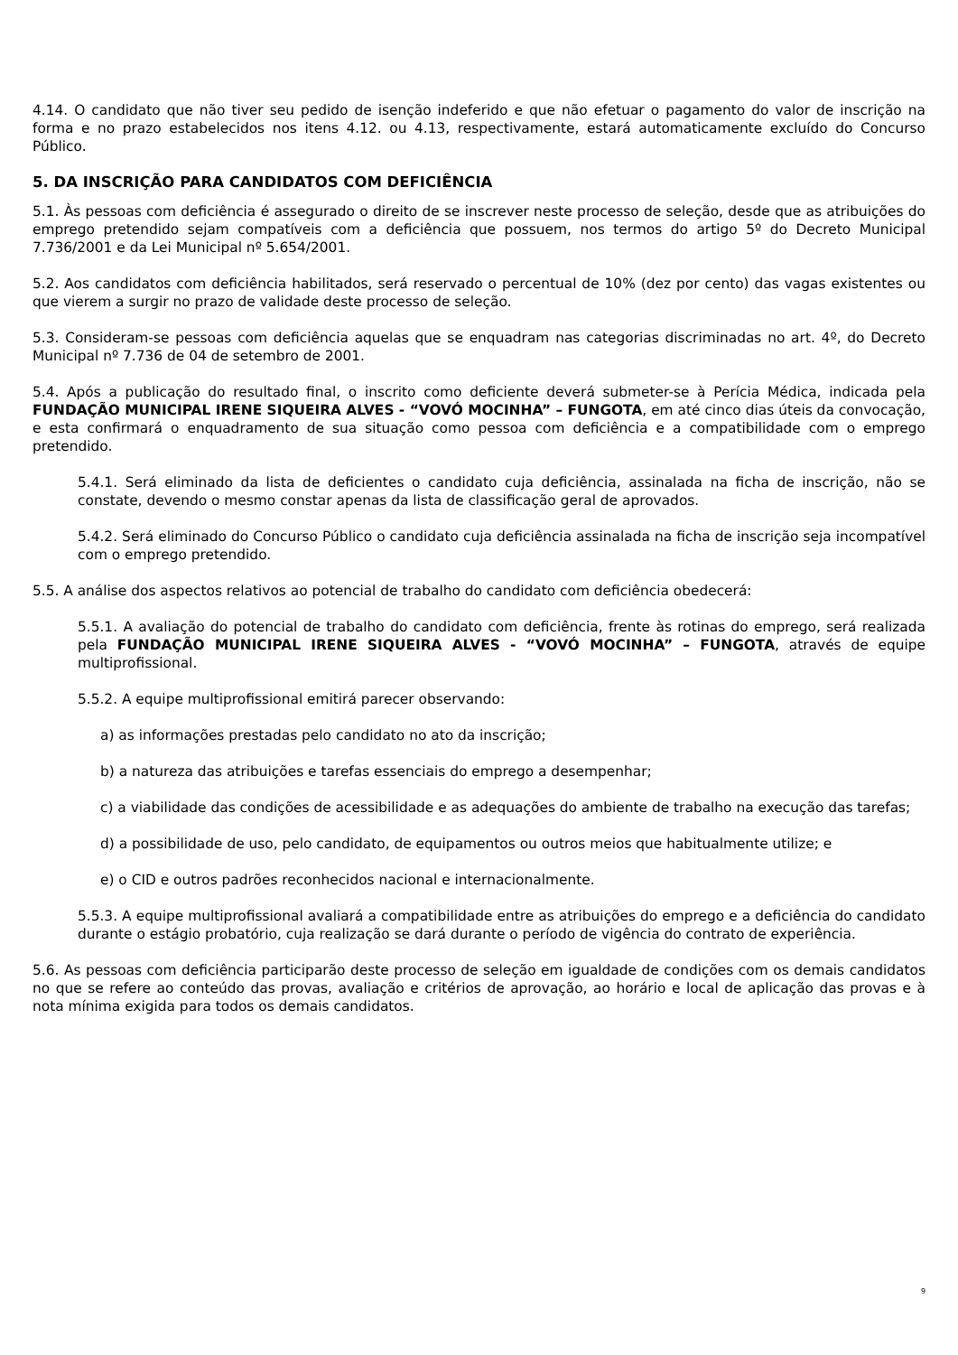4.14. O candidato que não tiver seu pedido de isenção indeferido e que não efetuar o pagamento do valor de inscrição na forma e no prazo estabelecidos nos itens 4.12. ou 4.13, respectivamente, estará automaticamente excluído do Concurso Público.
5. DA INSCRIÇÃO PARA CANDIDATOS COM DEFICIÊNCIA
5.1. Às pessoas com deficiência é assegurado o direito de se inscrever neste processo de seleção, desde que as atribuições do emprego pretendido sejam compatíveis com a deficiência que possuem, nos termos do artigo 5º do Decreto Municipal 7.736/2001 e da Lei Municipal nº 5.654/2001.
5.2. Aos candidatos com deficiência habilitados, será reservado o percentual de 10% (dez por cento) das vagas existentes ou que vierem a surgir no prazo de validade deste processo de seleção.
5.3. Consideram-se pessoas com deficiência aquelas que se enquadram nas categorias discriminadas no art. 4º, do Decreto Municipal nº 7.736 de 04 de setembro de 2001.
5.4. Após a publicação do resultado final, o inscrito como deficiente deverá submeter-se à Perícia Médica, indicada pela FUNDAÇÃO MUNICIPAL IRENE SIQUEIRA ALVES - “VOVÓ MOCINHA” – FUNGOTA, em até cinco dias úteis da convocação, e esta confirmará o enquadramento de sua situação como pessoa com deficiência e a compatibilidade com o emprego pretendido.
5.4.1. Será eliminado da lista de deficientes o candidato cuja deficiência, assinalada na ficha de inscrição, não se constate, devendo o mesmo constar apenas da lista de classificação geral de aprovados.
5.4.2. Será eliminado do Concurso Público o candidato cuja deficiência assinalada na ficha de inscrição seja incompatível com o emprego pretendido.
5.5. A análise dos aspectos relativos ao potencial de trabalho do candidato com deficiência obedecerá:
5.5.1. A avaliação do potencial de trabalho do candidato com deficiência, frente às rotinas do emprego, será realizada pela FUNDAÇÃO MUNICIPAL IRENE SIQUEIRA ALVES - “VOVÓ MOCINHA” – FUNGOTA, através de equipe multiprofissional.
5.5.2. A equipe multiprofissional emitirá parecer observando:
a) as informações prestadas pelo candidato no ato da inscrição;
b) a natureza das atribuições e tarefas essenciais do emprego a desempenhar;
c) a viabilidade das condições de acessibilidade e as adequações do ambiente de trabalho na execução das tarefas;
d) a possibilidade de uso, pelo candidato, de equipamentos ou outros meios que habitualmente utilize; e
e) o CID e outros padrões reconhecidos nacional e internacionalmente.
5.5.3. A equipe multiprofissional avaliará a compatibilidade entre as atribuições do emprego e a deficiência do candidato durante o estágio probatório, cuja realização se dará durante o período de vigência do contrato de experiência.
5.6. As pessoas com deficiência participarão deste processo de seleção em igualdade de condições com os demais candidatos no que se refere ao conteúdo das provas, avaliação e critérios de aprovação, ao horário e local de aplicação das provas e à nota mínima exigida para todos os demais candidatos.
9